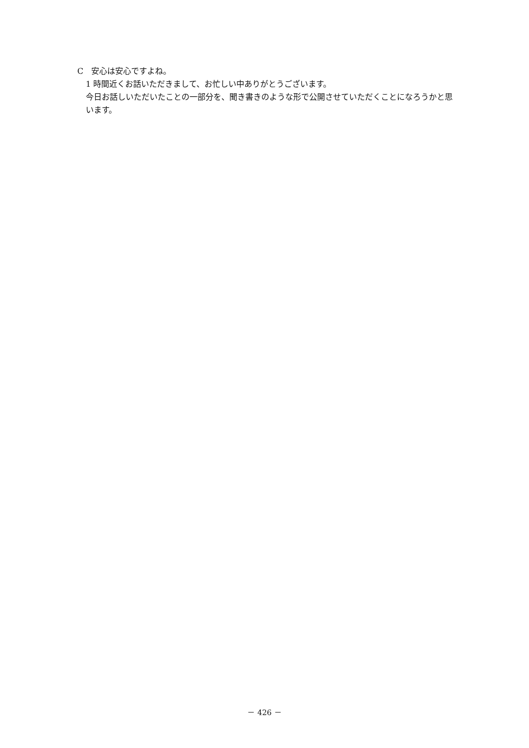C　安心は安心ですよね。
1 時間近くお話いただきまして、お忙しい中ありがとうございます。
今日お話しいただいたことの一部分を、聞き書きのような形で公開させていただくことになろうかと思います。
－ 426 －